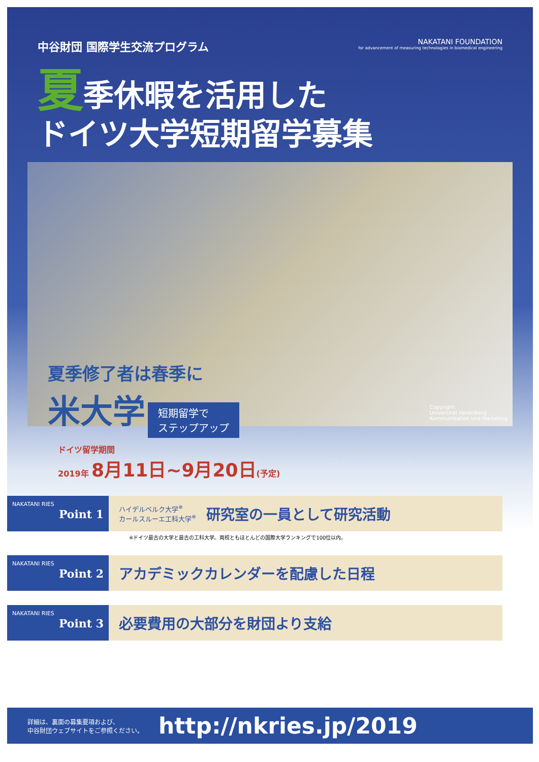中谷財団 国際学生交流プログラム
NAKATANI FOUNDATION
for advancement of measuring technologies in biomedical engineering
夏季休暇を活用した
ドイツ大学短期留学募集
Copyright:
Universität Heidelberg -
Kommunikation und Marketing
夏季修了者は春季に
米大学
短期留学で
ステップアップ
ドイツ留学期間
2019年 8月11日~9月20日(予定)
NAKATANI RIES
Point 1
ハイデルベルク大学<sup>※</sup>
カールスルーエ工科大学<sup>※</sup>
研究室の一員として研究活動
※ドイツ最古の大学と最古の工科大学。両校ともほとんどの国際大学ランキングで100位以内。
NAKATANI RIES
Point 2
アカデミックカレンダーを配慮した日程
NAKATANI RIES
Point 3
必要費用の大部分を財団より支給
詳細は、裏面の募集要項および、
中谷財団ウェブサイトをご参照ください。
http://nkries.jp/2019